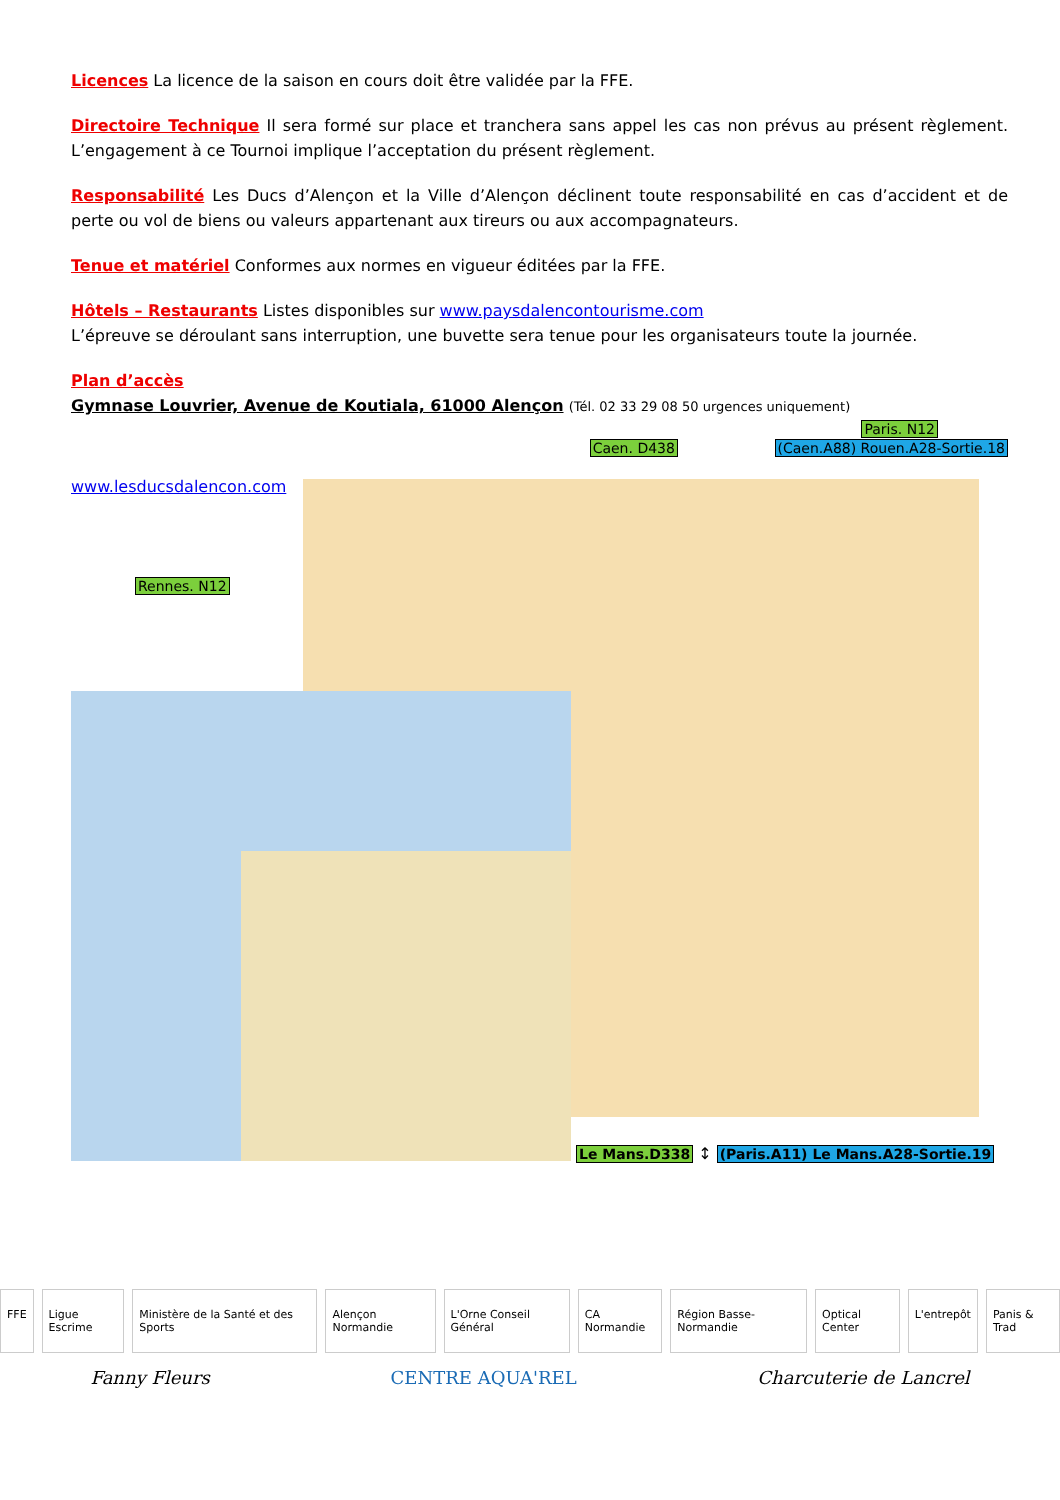Licences La licence de la saison en cours doit être validée par la FFE.
Directoire Technique Il sera formé sur place et tranchera sans appel les cas non prévus au présent règlement. L’engagement à ce Tournoi implique l’acceptation du présent règlement.
Responsabilité Les Ducs d’Alençon et la Ville d’Alençon déclinent toute responsabilité en cas d’accident et de perte ou vol de biens ou valeurs appartenant aux tireurs ou aux accompagnateurs.
Tenue et matériel Conformes aux normes en vigueur éditées par la FFE.
Hôtels – Restaurants Listes disponibles sur www.paysdalencontourisme.com
L’épreuve se déroulant sans interruption, une buvette sera tenue pour les organisateurs toute la journée.
Plan d’accès
Gymnase Louvrier, Avenue de Koutiala, 61000 Alençon (Tél. 02 33 29 08 50 urgences uniquement)
Paris. N12
Caen. D438 (Caen.A88) Rouen.A28-Sortie.18
www.lesducsdalencon.com
Rennes. N12
Le Mans.D338 ↕ (Paris.A11) Le Mans.A28-Sortie.19
FFE Ligue Escrime Ministère de la Santé et des Sports
Alençon Normandie L'Orne Conseil Général CA Normandie Région Basse-Normandie Optical Center L'entrepôt Panis & Trad
Fanny Fleurs CENTRE AQUA'REL Charcuterie de Lancrel